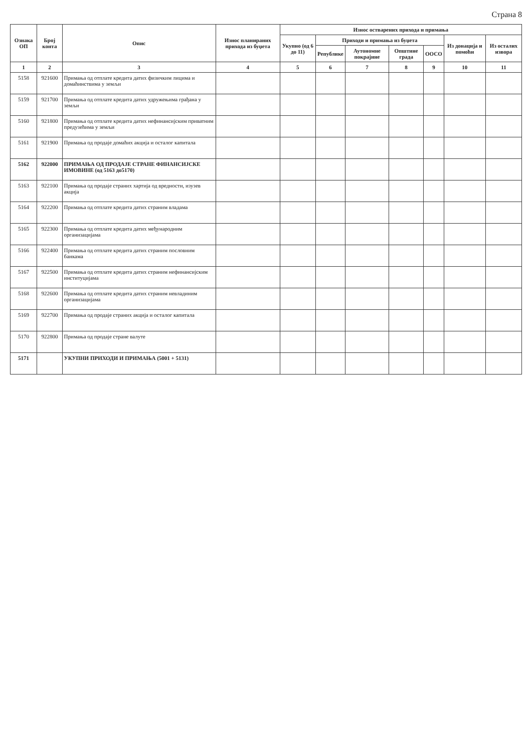Страна 8
| Ознака ОП | Број конта | Опис | Износ планираних прихода из буџета | Износ остварених прихода и примања | | | | | | |
| --- | --- | --- | --- | --- | --- | --- | --- | --- | --- | --- |
| | | | | Укупно (од 6 до 11) | Приходи и примања из буџета | | | | Из донација и помоћи | Из осталих извора |
| | | | | | Републике | Аутономне покрајине | Општине града | ООСО | | |
| 1 | 2 | 3 | 4 | 5 | 6 | 7 | 8 | 9 | 10 | 11 |
| 5158 | 921600 | Примања од отплате кредита датих физичким лицима и домаћинствима у земљи | | | | | | | | |
| 5159 | 921700 | Примања од отплате кредита датих удружењима грађана у земљи | | | | | | | | |
| 5160 | 921800 | Примања од отплате кредита датих нефинансијским приватним предузећима у земљи | | | | | | | | |
| 5161 | 921900 | Примања од продаје домаћих акција и осталог капитала | | | | | | | | |
| 5162 | 922000 | ПРИМАЊА ОД ПРОДАЈЕ СТРАНЕ ФИНАНСИЈСКЕ ИМОВИНЕ (од 5163 до5170) | | | | | | | | |
| 5163 | 922100 | Примања од продаје страних хартија од вредности, изузев акција | | | | | | | | |
| 5164 | 922200 | Примања од отплате кредита датих страним владама | | | | | | | | |
| 5165 | 922300 | Примања од отплате кредита датих међународним организацијама | | | | | | | | |
| 5166 | 922400 | Примања од отплате кредита датих страним пословним банкама | | | | | | | | |
| 5167 | 922500 | Примања од отплате кредита датих страним нефинансијским институцијама | | | | | | | | |
| 5168 | 922600 | Примања од отплате кредита датих страним невладиним организацијама | | | | | | | | |
| 5169 | 922700 | Примања од продаје страних акција и осталог капитала | | | | | | | | |
| 5170 | 922800 | Примања од продаје стране валуте | | | | | | | | |
| 5171 | | УКУПНИ ПРИХОДИ И ПРИМАЊА (5001 + 5131) | | | | | | | | |